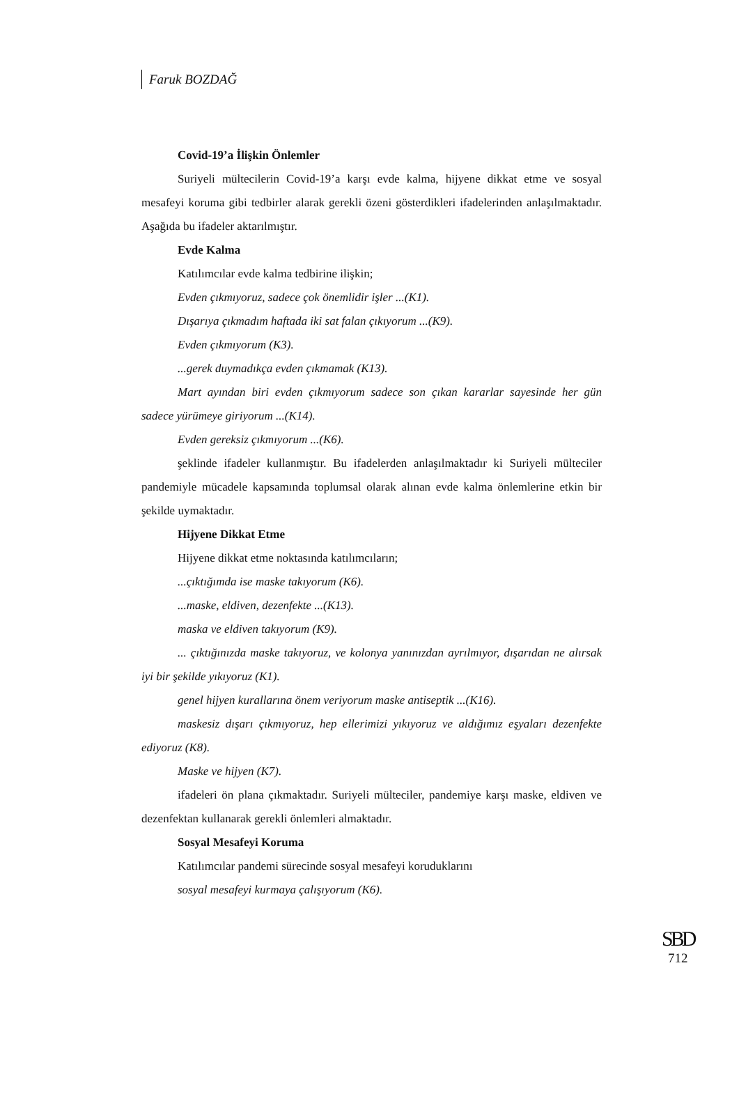Faruk BOZDAĞ
Covid-19’a İlişkin Önlemler
Suriyeli mültecilerin Covid-19’a karşı evde kalma, hijyene dikkat etme ve sosyal mesafeyi koruma gibi tedbirler alarak gerekli özeni gösterdikleri ifadelerinden anlaşılmaktadır. Aşağıda bu ifadeler aktarılmıştır.
Evde Kalma
Katılımcılar evde kalma tedbirine ilişkin;
Evden çıkmıyoruz, sadece çok önemlidir işler ...(K1).
Dışarıya çıkmadım haftada iki sat falan çıkıyorum ...(K9).
Evden çıkmıyorum (K3).
...gerek duymadıkça evden çıkmamak (K13).
Mart ayından biri evden çıkmıyorum sadece son çıkan kararlar sayesinde her gün sadece yürümeye giriyorum ...(K14).
Evden gereksiz çıkmıyorum ...(K6).
şeklinde ifadeler kullanmıştır. Bu ifadelerden anlaşılmaktadır ki Suriyeli mülteciler pandemiyle mücadele kapsamında toplumsal olarak alınan evde kalma önlemlerine etkin bir şekilde uymaktadır.
Hijyene Dikkat Etme
Hijyene dikkat etme noktasında katılımcıların;
...çıktığımda ise maske takıyorum (K6).
...maske, eldiven, dezenfekte ...(K13).
maska ve eldiven takıyorum (K9).
... çıktığınızda maske takıyoruz, ve kolonya yanınızdan ayrılmıyor, dışarıdan ne alırsak iyi bir şekilde yıkıyoruz (K1).
genel hijyen kurallarına önem veriyorum maske antiseptik ...(K16).
maskesiz dışarı çıkmıyoruz, hep ellerimizi yıkıyoruz ve aldığımız eşyaları dezenfekte ediyoruz (K8).
Maske ve hijyen (K7).
ifadeleri ön plana çıkmaktadır. Suriyeli mülteciler, pandemiye karşı maske, eldiven ve dezenfektan kullanarak gerekli önlemleri almaktadır.
Sosyal Mesafeyi Koruma
Katılımcılar pandemi sürecinde sosyal mesafeyi koruduklarını
sosyal mesafeyi kurmaya çalışıyorum (K6).
SBD
712